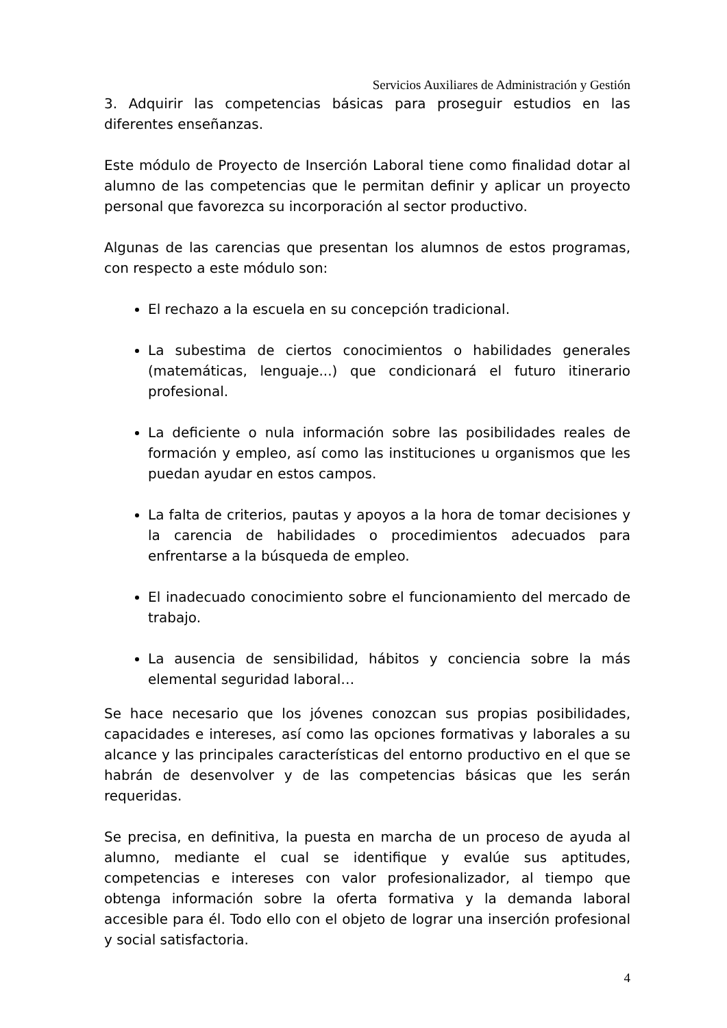Servicios Auxiliares de Administración y Gestión
3. Adquirir las competencias básicas para proseguir estudios en las diferentes enseñanzas.
Este módulo de Proyecto de Inserción Laboral tiene como finalidad dotar al alumno de las competencias que le permitan definir y aplicar un proyecto personal que favorezca su incorporación al sector productivo.
Algunas de las carencias que presentan los alumnos de estos programas, con respecto a este módulo son:
El rechazo a la escuela en su concepción tradicional.
La subestima de ciertos conocimientos o habilidades generales (matemáticas, lenguaje...) que condicionará el futuro itinerario profesional.
La deficiente o nula información sobre las posibilidades reales de formación y empleo, así como las instituciones u organismos que les puedan ayudar en estos campos.
La falta de criterios, pautas y apoyos a la hora de tomar decisiones y la carencia de habilidades o procedimientos adecuados para enfrentarse a la búsqueda de empleo.
El inadecuado conocimiento sobre el funcionamiento del mercado de trabajo.
La ausencia de sensibilidad, hábitos y conciencia sobre la más elemental seguridad laboral…
Se hace necesario que los jóvenes conozcan sus propias posibilidades, capacidades e intereses, así como las opciones formativas y laborales a su alcance y las principales características del entorno productivo en el que se habrán de desenvolver y de las competencias básicas que les serán requeridas.
Se precisa, en definitiva, la puesta en marcha de un proceso de ayuda al alumno, mediante el cual se identifique y evalúe sus aptitudes, competencias e intereses con valor profesionalizador, al tiempo que obtenga información sobre la oferta formativa y la demanda laboral accesible para él. Todo ello con el objeto de lograr una inserción profesional y social satisfactoria.
4